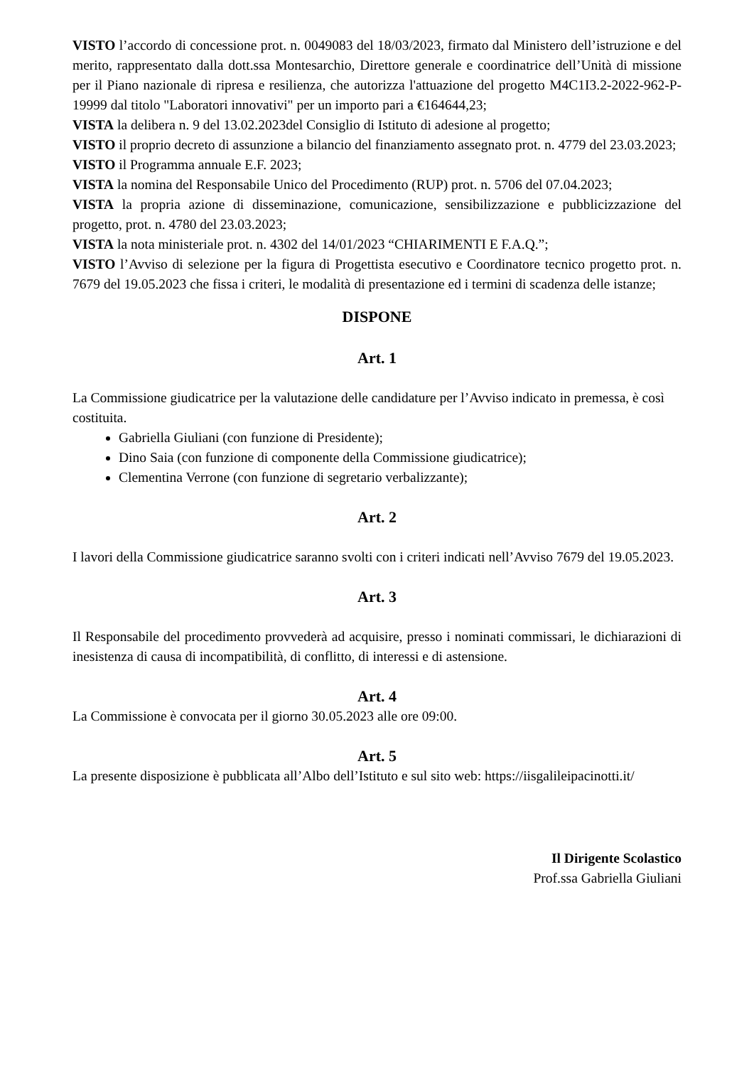VISTO l’accordo di concessione prot. n. 0049083 del 18/03/2023, firmato dal Ministero dell’istruzione e del merito, rappresentato dalla dott.ssa Montesarchio, Direttore generale e coordinatrice dell’Unità di missione per il Piano nazionale di ripresa e resilienza, che autorizza l'attuazione del progetto M4C1I3.2-2022-962-P-19999 dal titolo "Laboratori innovativi" per un importo pari a €164644,23;
VISTA la delibera n. 9 del 13.02.2023del Consiglio di Istituto di adesione al progetto;
VISTO il proprio decreto di assunzione a bilancio del finanziamento assegnato prot. n. 4779 del 23.03.2023;
VISTO il Programma annuale E.F. 2023;
VISTA la nomina del Responsabile Unico del Procedimento (RUP) prot. n. 5706 del 07.04.2023;
VISTA la propria azione di disseminazione, comunicazione, sensibilizzazione e pubblicizzazione del progetto, prot. n. 4780 del 23.03.2023;
VISTA la nota ministeriale prot. n. 4302 del 14/01/2023 “CHIARIMENTI E F.A.Q.”;
VISTO l’Avviso di selezione per la figura di Progettista esecutivo e Coordinatore tecnico progetto prot. n. 7679 del 19.05.2023 che fissa i criteri, le modalità di presentazione ed i termini di scadenza delle istanze;
DISPONE
Art. 1
La Commissione giudicatrice per la valutazione delle candidature per l’Avviso indicato in premessa, è così costituita.
Gabriella Giuliani (con funzione di Presidente);
Dino Saia (con funzione di componente della Commissione giudicatrice);
Clementina Verrone (con funzione di segretario verbalizzante);
Art. 2
I lavori della Commissione giudicatrice saranno svolti con i criteri indicati nell’Avviso 7679 del 19.05.2023.
Art. 3
Il Responsabile del procedimento provvederà ad acquisire, presso i nominati commissari, le dichiarazioni di inesistenza di causa di incompatibilità, di conflitto, di interessi e di astensione.
Art. 4
La Commissione è convocata per il giorno 30.05.2023 alle ore 09:00.
Art. 5
La presente disposizione è pubblicata all’Albo dell’Istituto e sul sito web: https://iisgalileipacinotti.it/
Il Dirigente Scolastico
Prof.ssa Gabriella Giuliani